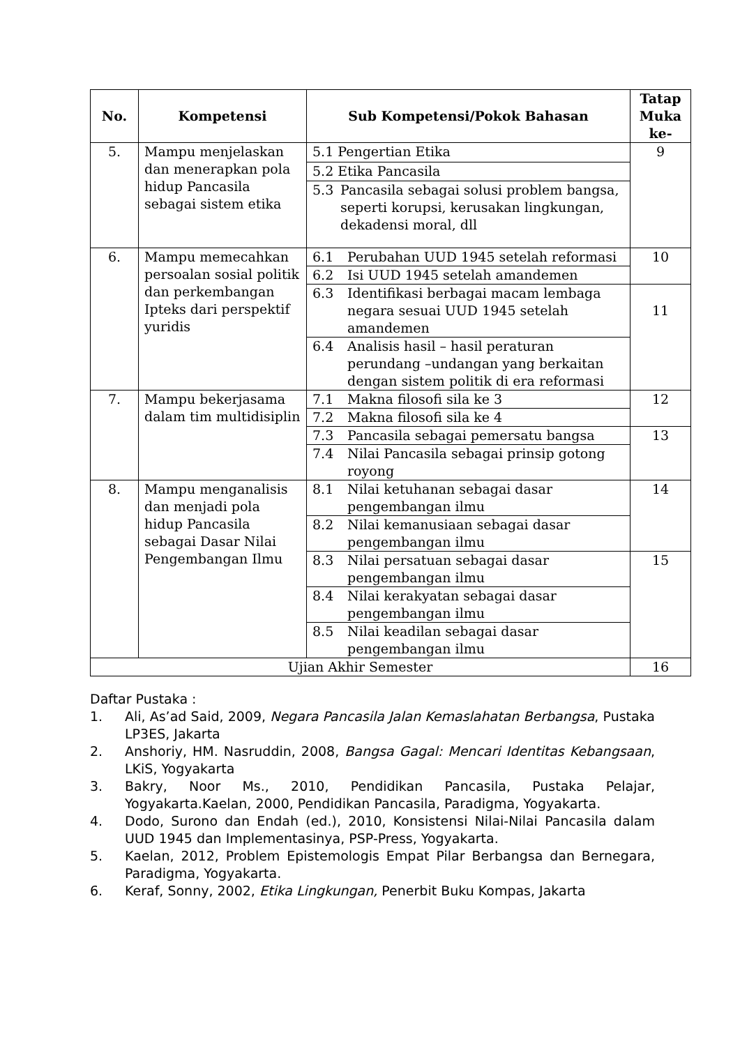| No. | Kompetensi | Sub Kompetensi/Pokok Bahasan | Tatap Muka ke- |
| --- | --- | --- | --- |
| 5. | Mampu menjelaskan dan menerapkan pola hidup Pancasila sebagai sistem etika | 5.1 Pengertian Etika | 9 |
| | | 5.2 Etika Pancasila | |
| | | 5.3 Pancasila sebagai solusi problem bangsa, seperti korupsi, kerusakan lingkungan, dekadensi moral, dll | |
| 6. | Mampu memecahkan persoalan sosial politik dan perkembangan Ipteks dari perspektif yuridis | 6.1 Perubahan UUD 1945 setelah reformasi | 10 |
| | | 6.2 Isi UUD 1945 setelah amandemen | |
| | | 6.3 Identifikasi berbagai macam lembaga negara sesuai UUD 1945 setelah amandemen | 11 |
| | | 6.4 Analisis hasil – hasil peraturan perundang –undangan yang berkaitan dengan sistem politik di era reformasi | |
| 7. | Mampu bekerjasama dalam tim multidisiplin | 7.1 Makna filosofi sila ke 3 | 12 |
| | | 7.2 Makna filosofi sila ke 4 | |
| | | 7.3 Pancasila sebagai pemersatu bangsa | 13 |
| | | 7.4 Nilai Pancasila sebagai prinsip gotong royong | |
| 8. | Mampu menganalisis dan menjadi pola hidup Pancasila sebagai Dasar Nilai Pengembangan Ilmu | 8.1 Nilai ketuhanan sebagai dasar pengembangan ilmu | 14 |
| | | 8.2 Nilai kemanusiaan sebagai dasar pengembangan ilmu | |
| | | 8.3 Nilai persatuan sebagai dasar pengembangan ilmu | 15 |
| | | 8.4 Nilai kerakyatan sebagai dasar pengembangan ilmu | |
| | | 8.5 Nilai keadilan sebagai dasar pengembangan ilmu | |
| Ujian Akhir Semester | | | 16 |
Daftar Pustaka :
1. Ali, As’ad Said, 2009, Negara Pancasila Jalan Kemaslahatan Berbangsa, Pustaka LP3ES, Jakarta
2. Anshoriy, HM. Nasruddin, 2008, Bangsa Gagal: Mencari Identitas Kebangsaan, LKiS, Yogyakarta
3. Bakry, Noor Ms., 2010, Pendidikan Pancasila, Pustaka Pelajar, Yogyakarta.Kaelan, 2000, Pendidikan Pancasila, Paradigma, Yogyakarta.
4. Dodo, Surono dan Endah (ed.), 2010, Konsistensi Nilai-Nilai Pancasila dalam UUD 1945 dan Implementasinya, PSP-Press, Yogyakarta.
5. Kaelan, 2012, Problem Epistemologis Empat Pilar Berbangsa dan Bernegara, Paradigma, Yogyakarta.
6. Keraf, Sonny, 2002, Etika Lingkungan, Penerbit Buku Kompas, Jakarta